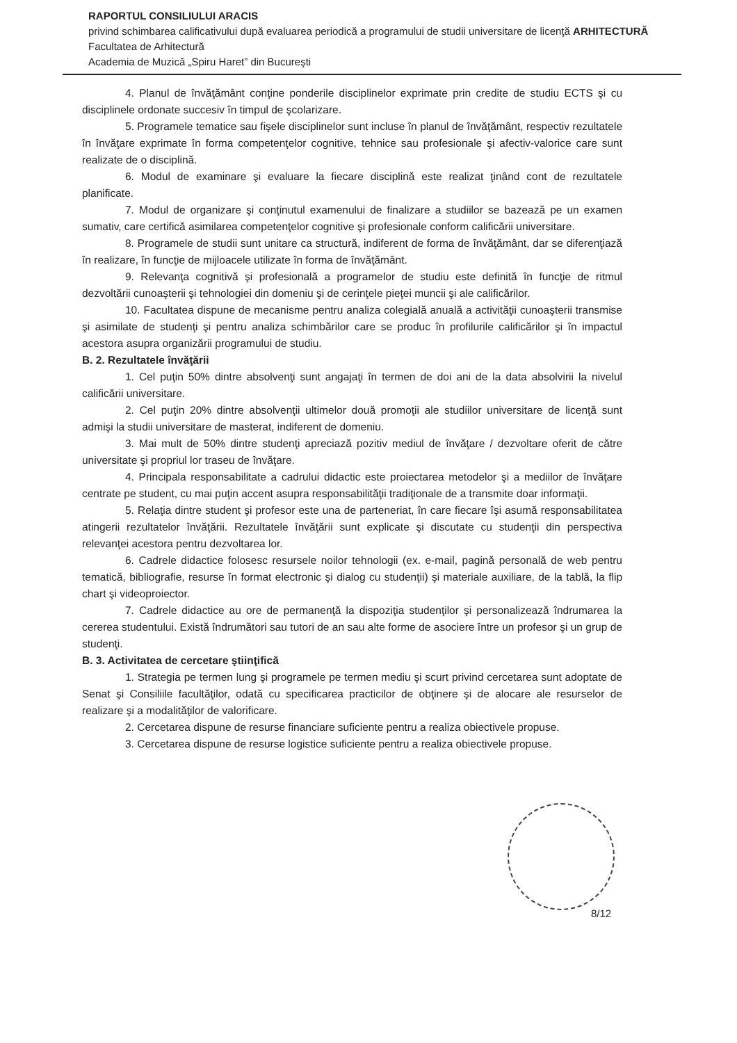RAPORTUL CONSILIULUI ARACIS
privind schimbarea calificativului după evaluarea periodică a programului de studii universitare de licenţă ARHITECTURĂ
Facultatea de Arhitectură
Academia de Muzică „Spiru Haret” din Bucureşti
4. Planul de învăţământ conţine ponderile disciplinelor exprimate prin credite de studiu ECTS şi cu disciplinele ordonate succesiv în timpul de şcolarizare.
5. Programele tematice sau fişele disciplinelor sunt incluse în planul de învăţământ, respectiv rezultatele în învăţare exprimate în forma competenţelor cognitive, tehnice sau profesionale şi afectiv-valorice care sunt realizate de o disciplină.
6. Modul de examinare şi evaluare la fiecare disciplină este realizat ţinând cont de rezultatele planificate.
7. Modul de organizare şi conţinutul examenului de finalizare a studiilor se bazează pe un examen sumativ, care certifică asimilarea competenţelor cognitive şi profesionale conform calificării universitare.
8. Programele de studii sunt unitare ca structură, indiferent de forma de învăţământ, dar se diferenţiază în realizare, în funcţie de mijloacele utilizate în forma de învăţământ.
9. Relevanţa cognitivă şi profesională a programelor de studiu este definită în funcţie de ritmul dezvoltării cunoaşterii şi tehnologiei din domeniu şi de cerinţele pieţei muncii şi ale calificărilor.
10. Facultatea dispune de mecanisme pentru analiza colegială anuală a activităţii cunoaşterii transmise şi asimilate de studenţi şi pentru analiza schimbărilor care se produc în profilurile calificărilor şi în impactul acestora asupra organizării programului de studiu.
B. 2. Rezultatele învăţării
1. Cel puţin 50% dintre absolvenţi sunt angajaţi în termen de doi ani de la data absolvirii la nivelul calificării universitare.
2. Cel puţin 20% dintre absolvenţii ultimelor două promoţii ale studiilor universitare de licenţă sunt admişi la studii universitare de masterat, indiferent de domeniu.
3. Mai mult de 50% dintre studenţi apreciază pozitiv mediul de învăţare / dezvoltare oferit de către universitate şi propriul lor traseu de învăţare.
4. Principala responsabilitate a cadrului didactic este proiectarea metodelor şi a mediilor de învăţare centrate pe student, cu mai puţin accent asupra responsabilităţii tradiţionale de a transmite doar informaţii.
5. Relaţia dintre student şi profesor este una de parteneriat, în care fiecare îşi asumă responsabilitatea atingerii rezultatelor învăţării. Rezultatele învăţării sunt explicate şi discutate cu studenţii din perspectiva relevanţei acestora pentru dezvoltarea lor.
6. Cadrele didactice folosesc resursele noilor tehnologii (ex. e-mail, pagină personală de web pentru tematică, bibliografie, resurse în format electronic şi dialog cu studenţii) şi materiale auxiliare, de la tablă, la flip chart şi videoproiector.
7. Cadrele didactice au ore de permanenţă la dispoziţia studenţilor şi personalizează îndrumarea la cererea studentului. Există îndrumători sau tutori de an sau alte forme de asociere între un profesor şi un grup de studenţi.
B. 3. Activitatea de cercetare ştiinţifică
1. Strategia pe termen lung şi programele pe termen mediu şi scurt privind cercetarea sunt adoptate de Senat şi Consiliile facultăţilor, odată cu specificarea practicilor de obţinere şi de alocare ale resurselor de realizare şi a modalităţilor de valorificare.
2. Cercetarea dispune de resurse financiare suficiente pentru a realiza obiectivele propuse.
3. Cercetarea dispune de resurse logistice suficiente pentru a realiza obiectivele propuse.
8/12